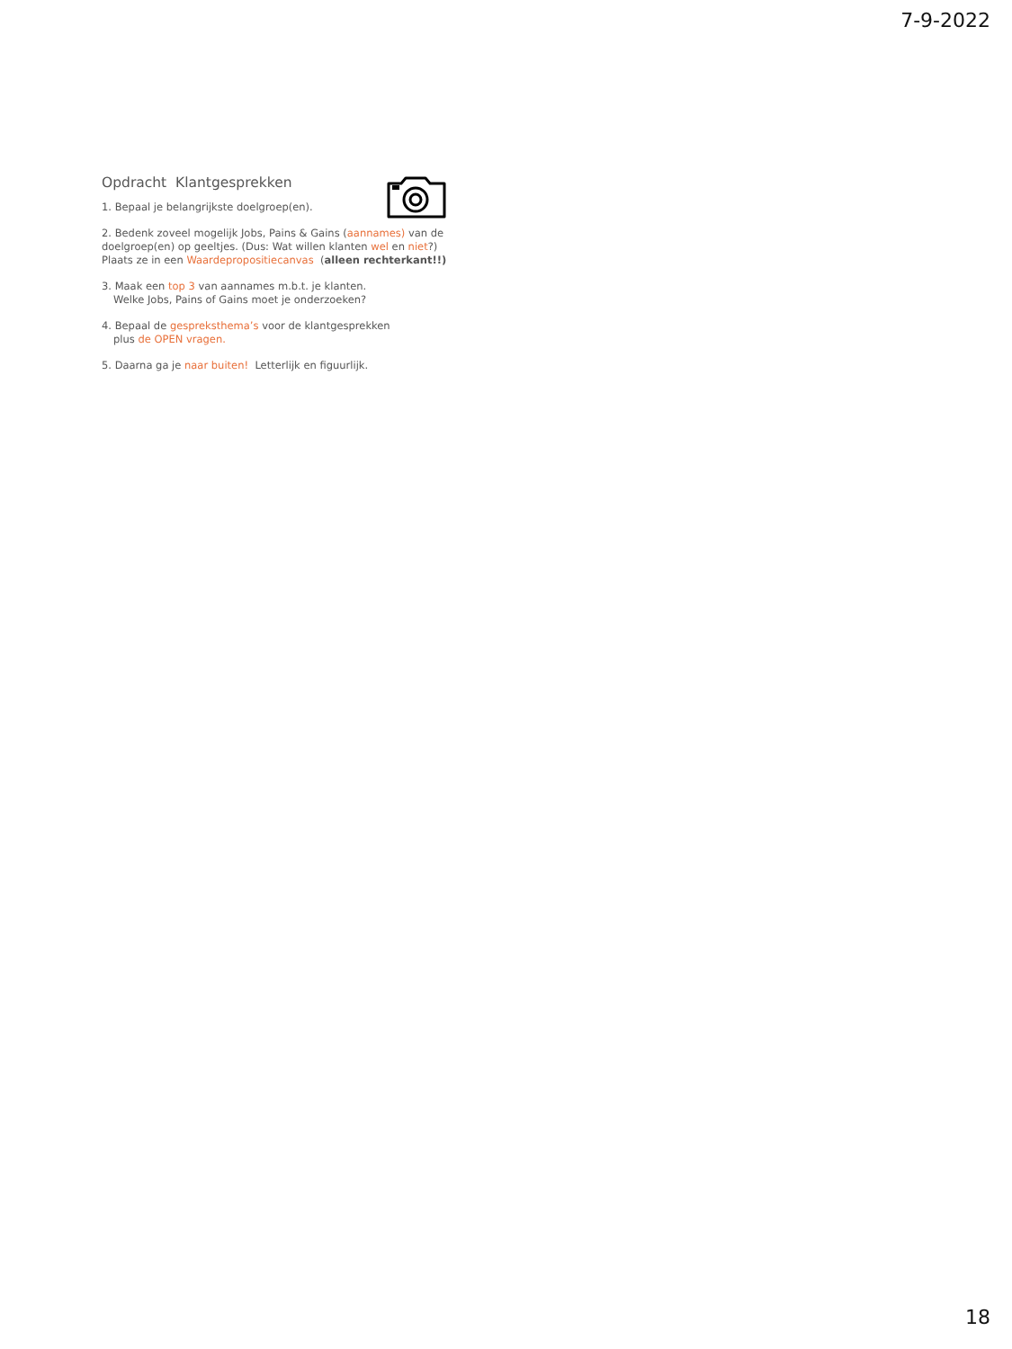7-9-2022
Opdracht Klantgesprekken
1. Bepaal je belangrijkste doelgroep(en).
2. Bedenk zoveel mogelijk Jobs, Pains & Gains (aannames) van de doelgroep(en) op geeltjes. (Dus: Wat willen klanten wel en niet?)
Plaats ze in een Waardepropositiecanvas (alleen rechterkant!!)
3. Maak een top 3 van aannames m.b.t. je klanten.
Welke Jobs, Pains of Gains moet je onderzoeken?
4. Bepaal de gespreksthema’s voor de klantgesprekken
plus de OPEN vragen.
5. Daarna ga je naar buiten! Letterlijk en figuurlijk.
18